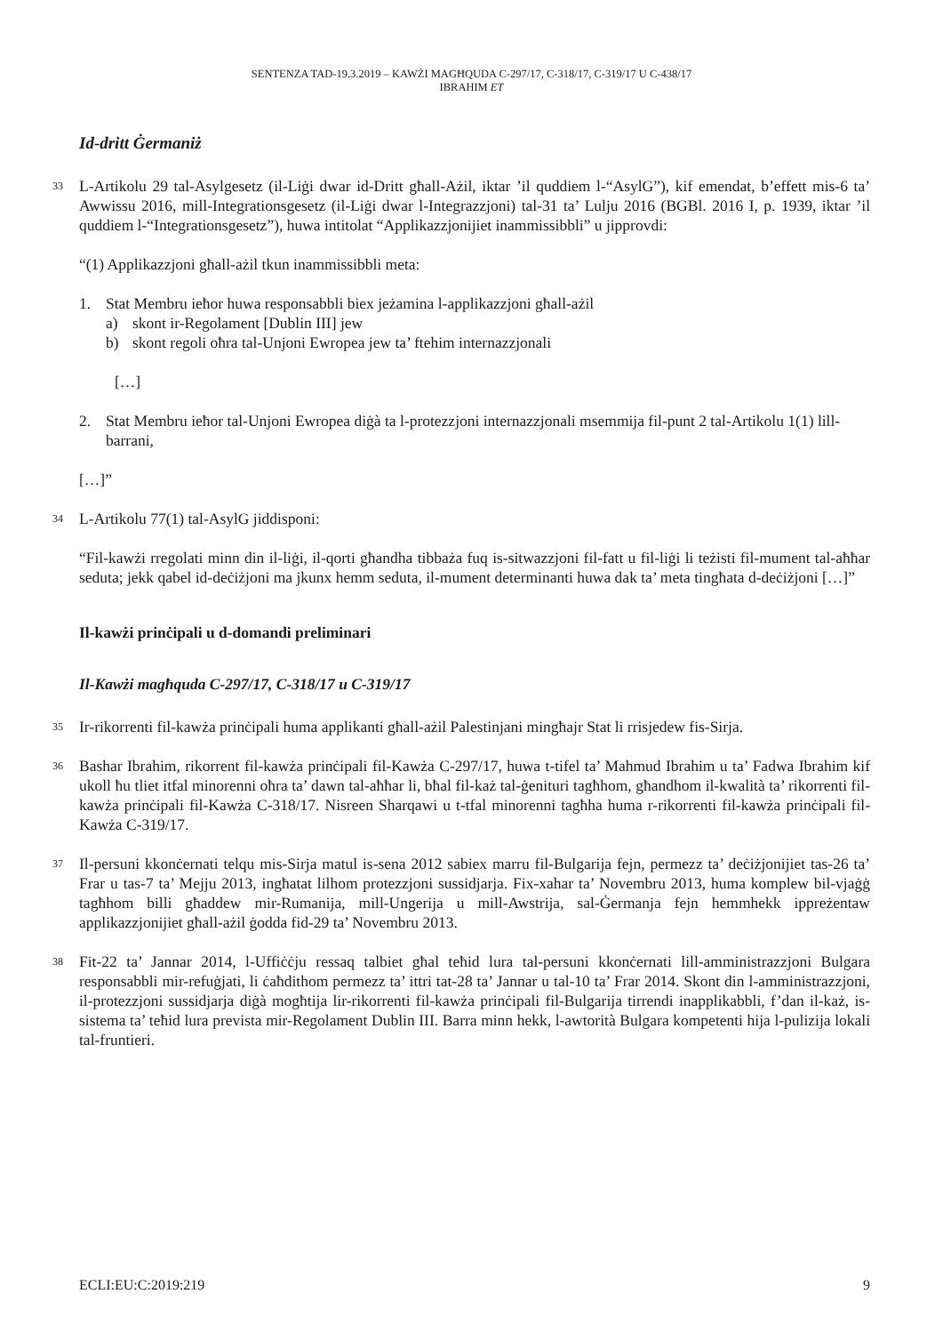SENTENZA TAD-19.3.2019 – KAWŻI MAGĦQUDA C-297/17, C-318/17, C-319/17 U C-438/17
IBRAHIM ET
Id-dritt Ġermaniż
33
L-Artikolu 29 tal-Asylgesetz (il-Liġi dwar id-Dritt għall-Ażil, iktar ’il quddiem l-“AsylG”), kif emendat, b’effett mis-6 ta’ Awwissu 2016, mill-Integrationsgesetz (il-Liġi dwar l-Integrazzjoni) tal-31 ta’ Lulju 2016 (BGBl. 2016 I, p. 1939, iktar ’il quddiem l-“Integrationsgesetz”), huwa intitolat “Applikazzjonijiet inammissibbli” u jipprovdi:
“(1) Applikazzjoni għall-ażil tkun inammissibbli meta:
1. Stat Membru ieħor huwa responsabbli biex jeżamina l-applikazzjoni għall-ażil
a) skont ir-Regolament [Dublin III] jew
b) skont regoli oħra tal-Unjoni Ewropea jew ta’ ftehim internazzjonali
[…]
2. Stat Membru ieħor tal-Unjoni Ewropea diġà ta l-protezzjoni internazzjonali msemmija fil-punt 2 tal-Artikolu 1(1) lill-barrani,
[…]”
34
L-Artikolu 77(1) tal-AsylG jiddisponi:
“Fil-kawżi rregolati minn din il-liġi, il-qorti għandha tibbaża fuq is-sitwazzjoni fil-fatt u fil-liġi li teżisti fil-mument tal-aħħar seduta; jekk qabel id-deċiżjoni ma jkunx hemm seduta, il-mument determinanti huwa dak ta’ meta tingħata d-deċiżjoni […]”
Il-kawżi prinċipali u d-domandi preliminari
Il-Kawżi magħquda C-297/17, C-318/17 u C-319/17
35
Ir-rikorrenti fil-kawża prinċipali huma applikanti għall-ażil Palestinjani mingħajr Stat li rrisjedew fis-Sirja.
36
Bashar Ibrahim, rikorrent fil-kawża prinċipali fil-Kawża C-297/17, huwa t-tifel ta’ Mahmud Ibrahim u ta’ Fadwa Ibrahim kif ukoll ħu tliet itfal minorenni oħra ta’ dawn tal-aħħar li, bħal fil-każ tal-ġenituri tagħhom, għandhom il-kwalità ta’ rikorrenti fil-kawża prinċipali fil-Kawża C-318/17. Nisreen Sharqawi u t-tfal minorenni tagħha huma r-rikorrenti fil-kawża prinċipali fil-Kawża C-319/17.
37
Il-persuni kkonċernati telqu mis-Sirja matul is-sena 2012 sabiex marru fil-Bulgarija fejn, permezz ta’ deċiżjonijiet tas-26 ta’ Frar u tas-7 ta’ Mejju 2013, ingħatat lilhom protezzjoni sussidjarja. Fix-xahar ta’ Novembru 2013, huma komplew bil-vjaġġ tagħhom billi għaddew mir-Rumanija, mill-Ungerija u mill-Awstrija, sal-Ġermanja fejn hemmhekk ippreżentaw applikazzjonijiet għall-ażil ġodda fid-29 ta’ Novembru 2013.
38
Fit-22 ta’ Jannar 2014, l-Uffiċċju ressaq talbiet għal teħid lura tal-persuni kkonċernati lill-amministrazzjoni Bulgara responsabbli mir-refuġjati, li ċaħdithom permezz ta’ ittri tat-28 ta’ Jannar u tal-10 ta’ Frar 2014. Skont din l-amministrazzjoni, il-protezzjoni sussidjarja diġà mogħtija lir-rikorrenti fil-kawża prinċipali fil-Bulgarija tirrendi inapplikabbli, f’dan il-każ, is-sistema ta’ teħid lura prevista mir-Regolament Dublin III. Barra minn hekk, l-awtorità Bulgara kompetenti hija l-pulizija lokali tal-fruntieri.
ECLI:EU:C:2019:219 9